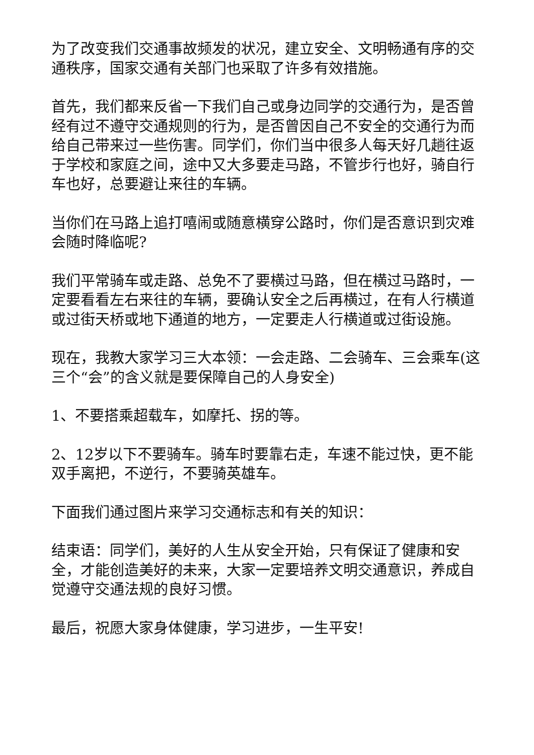为了改变我们交通事故频发的状况，建立安全、文明畅通有序的交通秩序，国家交通有关部门也采取了许多有效措施。
首先，我们都来反省一下我们自己或身边同学的交通行为，是否曾经有过不遵守交通规则的行为，是否曾因自己不安全的交通行为而给自己带来过一些伤害。同学们，你们当中很多人每天好几趟往返于学校和家庭之间，途中又大多要走马路，不管步行也好，骑自行车也好，总要避让来往的车辆。
当你们在马路上追打嘻闹或随意横穿公路时，你们是否意识到灾难会随时降临呢?
我们平常骑车或走路、总免不了要横过马路，但在横过马路时，一定要看看左右来往的车辆，要确认安全之后再横过，在有人行横道或过街天桥或地下通道的地方，一定要走人行横道或过街设施。
现在，我教大家学习三大本领：一会走路、二会骑车、三会乘车(这三个“会”的含义就是要保障自己的人身安全)
1、不要搭乘超载车，如摩托、拐的等。
2、12岁以下不要骑车。骑车时要靠右走，车速不能过快，更不能双手离把，不逆行，不要骑英雄车。
下面我们通过图片来学习交通标志和有关的知识：
结束语：同学们，美好的人生从安全开始，只有保证了健康和安全，才能创造美好的未来，大家一定要培养文明交通意识，养成自觉遵守交通法规的良好习惯。
最后，祝愿大家身体健康，学习进步，一生平安!